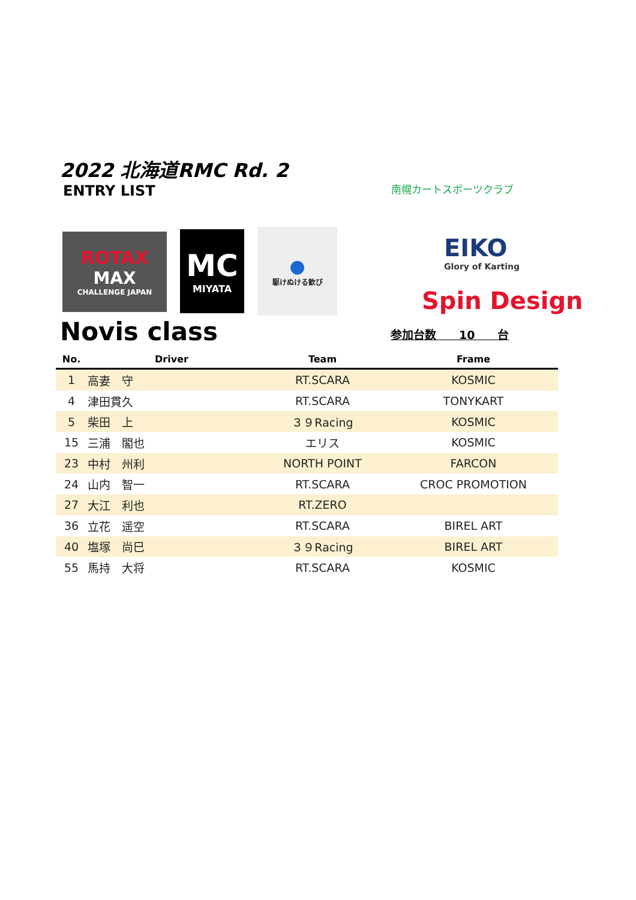2022 北海道RMC Rd. 2
ENTRY LIST
南幌カートスポーツクラブ
ROTAX
MAX
CHALLENGE JAPAN
MC
MIYATA
●
駆けぬける歓び
EIKO
Glory of Karting
Spin Design
Novis class 参加台数　　10　　台
| No. | Driver | Team | Frame |
| --- | --- | --- | --- |
| 1 | 高妻 守 | RT.SCARA | KOSMIC |
| 4 | 津田貫久 | RT.SCARA | TONYKART |
| 5 | 柴田 上 | ３９Racing | KOSMIC |
| 15 | 三浦 閣也 | エリス | KOSMIC |
| 23 | 中村 州利 | NORTH POINT | FARCON |
| 24 | 山内 智一 | RT.SCARA | CROC PROMOTION |
| 27 | 大江 利也 | RT.ZERO | |
| 36 | 立花 遥空 | RT.SCARA | BIREL ART |
| 40 | 塩塚 尚巳 | ３９Racing | BIREL ART |
| 55 | 馬持 大将 | RT.SCARA | KOSMIC |